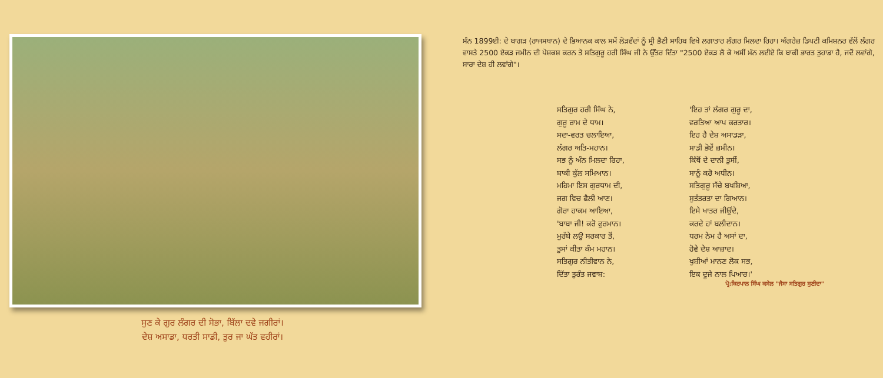ਸੁਣ ਕੇ ਗੁਰ ਲੰਗਰ ਦੀ ਸੋਭਾ, ਬਿੱਲਾ ਦਵੇ ਜਗੀਰਾਂ।
ਦੇਸ਼ ਅਸਾਡਾ, ਧਰਤੀ ਸਾਡੀ, ਤੁਰ ਜਾ ਘੱਤ ਵਹੀਰਾਂ।
ਸੰਨ 1899ਈ: ਦੇ ਬਾਗੜ (ਰਾਜਸਥਾਨ) ਦੇ ਭਿਆਨਕ ਕਾਲ ਸਮੇਂ ਲੋੜਵੰਦਾਂ ਨੂੰ ਸ੍ਰੀ ਭੈਣੀ ਸਾਹਿਬ ਵਿਖੇ ਲਗਾਤਾਰ ਲੰਗਰ ਮਿਲਦਾ ਰਿਹਾ। ਅੰਗਰੇਜ਼ ਡਿਪਟੀ ਕਮਿਸ਼ਨਰ ਵੱਲੋਂ ਲੰਗਰ ਵਾਸਤੇ 2500 ਏਕੜ ਜਮੀਨ ਦੀ ਪੇਸ਼ਕਸ਼ ਕਰਨ ਤੇ ਸਤਿਗੁਰੂ ਹਰੀ ਸਿੰਘ ਜੀ ਨੇ ਉੱਤਰ ਦਿੱਤਾ "2500 ਏਕੜ ਲੈ ਕੇ ਅਸੀਂ ਮੰਨ ਲਈਏ ਕਿ ਬਾਕੀ ਭਾਰਤ ਤੁਹਾਡਾ ਹੈ, ਜਦੋਂ ਲਵਾਂਗੇ, ਸਾਰਾ ਦੇਸ਼ ਹੀ ਲਵਾਂਗੇ"।
ਸਤਿਗੁਰ ਹਰੀ ਸਿੰਘ ਨੇ,
ਗੁਰੂ ਰਾਮ ਦੇ ਧਾਮ।
ਸਦਾ-ਵਰਤ ਚਲਾਇਆ,
ਲੰਗਰ ਅਤਿ-ਮਹਾਨ।
ਸਭ ਨੂੰ ਅੰਨ ਮਿਲਦਾ ਰਿਹਾ,
ਬਾਕੀ ਕੁੱਲ ਸਮਿਆਨ।
ਮਹਿਮਾ ਇਸ ਗੁਰਧਾਮ ਦੀ,
ਜਗ ਵਿਚ ਫੈਲੀ ਆਣ।
ਗੋਰਾ ਹਾਕਮ ਆਇਆ,
'ਬਾਬਾ ਜੀ! ਕਰੋ ਫੁਰਮਾਨ।
ਮੁਰੱਬੇ ਲਉ ਸਰਕਾਰ ਤੋਂ,
ਤੁਸਾਂ ਕੀਤਾ ਕੰਮ ਮਹਾਨ।
ਸਤਿਗੁਰ ਨੀਤੀਵਾਨ ਨੇ,
ਦਿੱਤਾ ਤੁਰੰਤ ਜਵਾਬ:
'ਇਹ ਤਾਂ ਲੰਗਰ ਗੁਰੂ ਦਾ,
ਵਰਤਿਆ ਆਪ ਕਰਤਾਰ।
ਇਹ ਹੈ ਦੇਸ਼ ਅਸਾਡੜਾ,
ਸਾਡੀ ਭੋਏਂ ਜ਼ਮੀਨ।
ਕਿੱਥੋਂ ਦੇ ਦਾਨੀ ਤੁਸੀਂ,
ਸਾਨੂੰ ਕਰੋ ਅਧੀਨ।
ਸਤਿਗੁਰੂ ਸੱਚੇ ਬਖਸ਼ਿਆ,
ਸੁਤੰਤਰਤਾ ਦਾ ਗਿਆਨ।
ਇਸੇ ਖਾਤਰ ਜੀਉਂਦੇ,
ਕਰਦੇ ਹਾਂ ਬਲੀਦਾਨ।
ਧਰਮ ਨੇਮ ਹੈ ਅਸਾਂ ਦਾ,
ਹੋਵੇ ਦੇਸ਼ ਆਜ਼ਾਦ।
ਖੁਸ਼ੀਆਂ ਮਾਨਣ ਲੋਕ ਸਭ,
ਇਕ ਦੂਜੇ ਨਾਲ ਪਿਆਰ।'
ਪ੍ਰੋ:ਕਿਰਪਾਲ ਸਿੰਘ ਕਸੇਲ "ਜੈਸਾ ਸਤਿਗੁਰ ਸੁਣੀਦਾ"